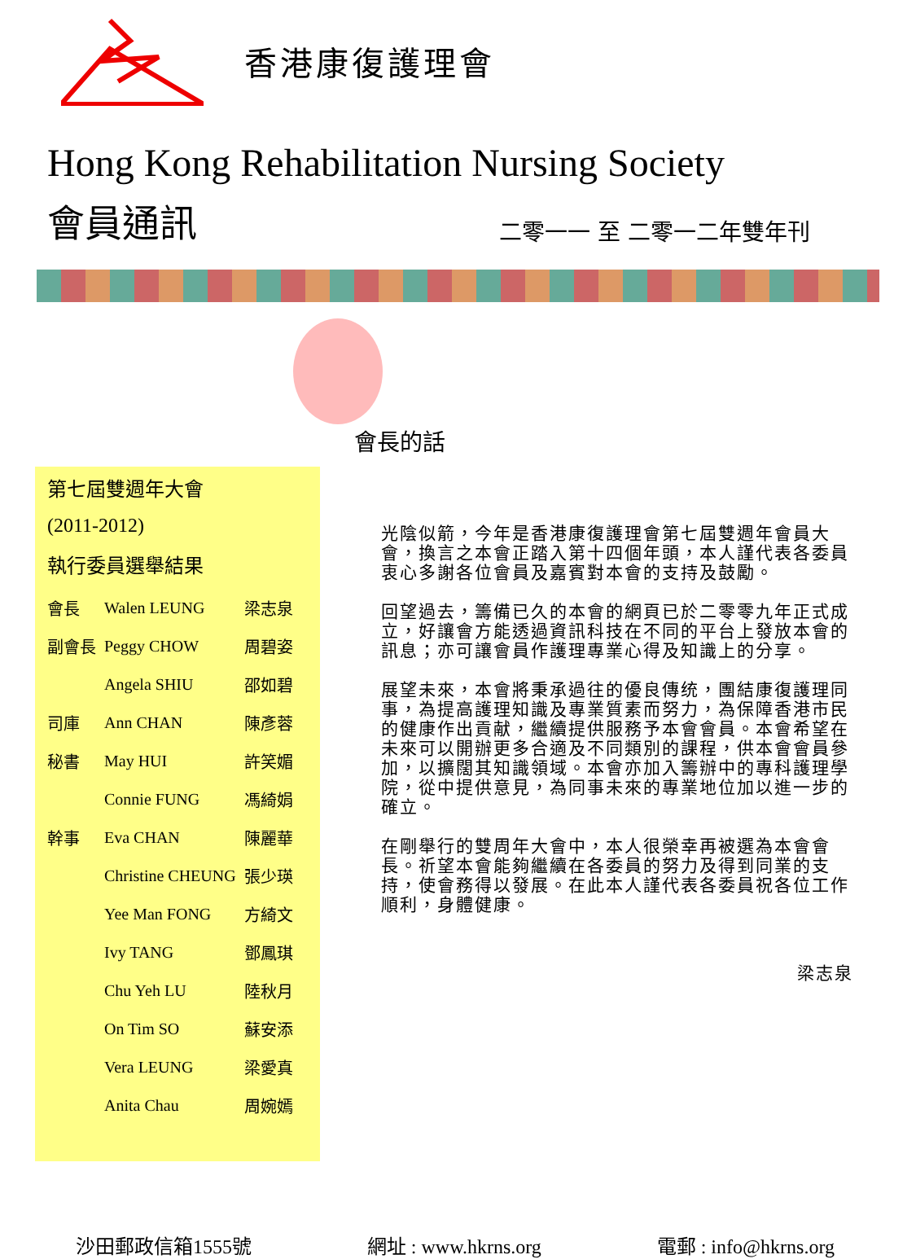香港康復護理會
Hong Kong Rehabilitation Nursing Society
會員通訊
二零一一 至 二零一二年雙年刊
會長的話
第七屆雙週年大會
(2011-2012)
執行委員選舉結果
| 會長 | Walen LEUNG | 梁志泉 |
| 副會長 | Peggy CHOW | 周碧姿 |
| | Angela SHIU | 邵如碧 |
| 司庫 | Ann CHAN | 陳彥蓉 |
| 秘書 | May HUI | 許笑媚 |
| | Connie FUNG | 馮綺娟 |
| 幹事 | Eva CHAN | 陳麗華 |
| | Christine CHEUNG | 張少瑛 |
| | Yee Man FONG | 方綺文 |
| | Ivy TANG | 鄧鳳琪 |
| | Chu Yeh LU | 陸秋月 |
| | On Tim SO | 蘇安添 |
| | Vera LEUNG | 梁愛真 |
| | Anita Chau | 周婉嫣 |
光陰似箭，今年是香港康復護理會第七屆雙週年會員大會，換言之本會正踏入第十四個年頭，本人謹代表各委員衷心多謝各位會員及嘉賓對本會的支持及鼓勵。
回望過去，籌備已久的本會的網頁已於二零零九年正式成立，好讓會方能透過資訊科技在不同的平台上發放本會的訊息；亦可讓會員作護理專業心得及知識上的分享。
展望未來，本會將秉承過往的優良傳统，團結康復護理同事，為提高護理知識及專業質素而努力，為保障香港市民的健康作出貢献，繼續提供服務予本會會員。本會希望在未來可以開辦更多合適及不同類別的課程，供本會會員參加，以擴闊其知識領域。本會亦加入籌辦中的專科護理學院，從中提供意見，為同事未來的專業地位加以進一步的確立。
在剛舉行的雙周年大會中，本人很榮幸再被選為本會會長。祈望本會能夠繼續在各委員的努力及得到同業的支持，使會務得以發展。在此本人謹代表各委員祝各位工作順利，身體健康。
梁志泉
沙田郵政信箱1555號 網址 : www.hkrns.org 電郵 : info@hkrns.org